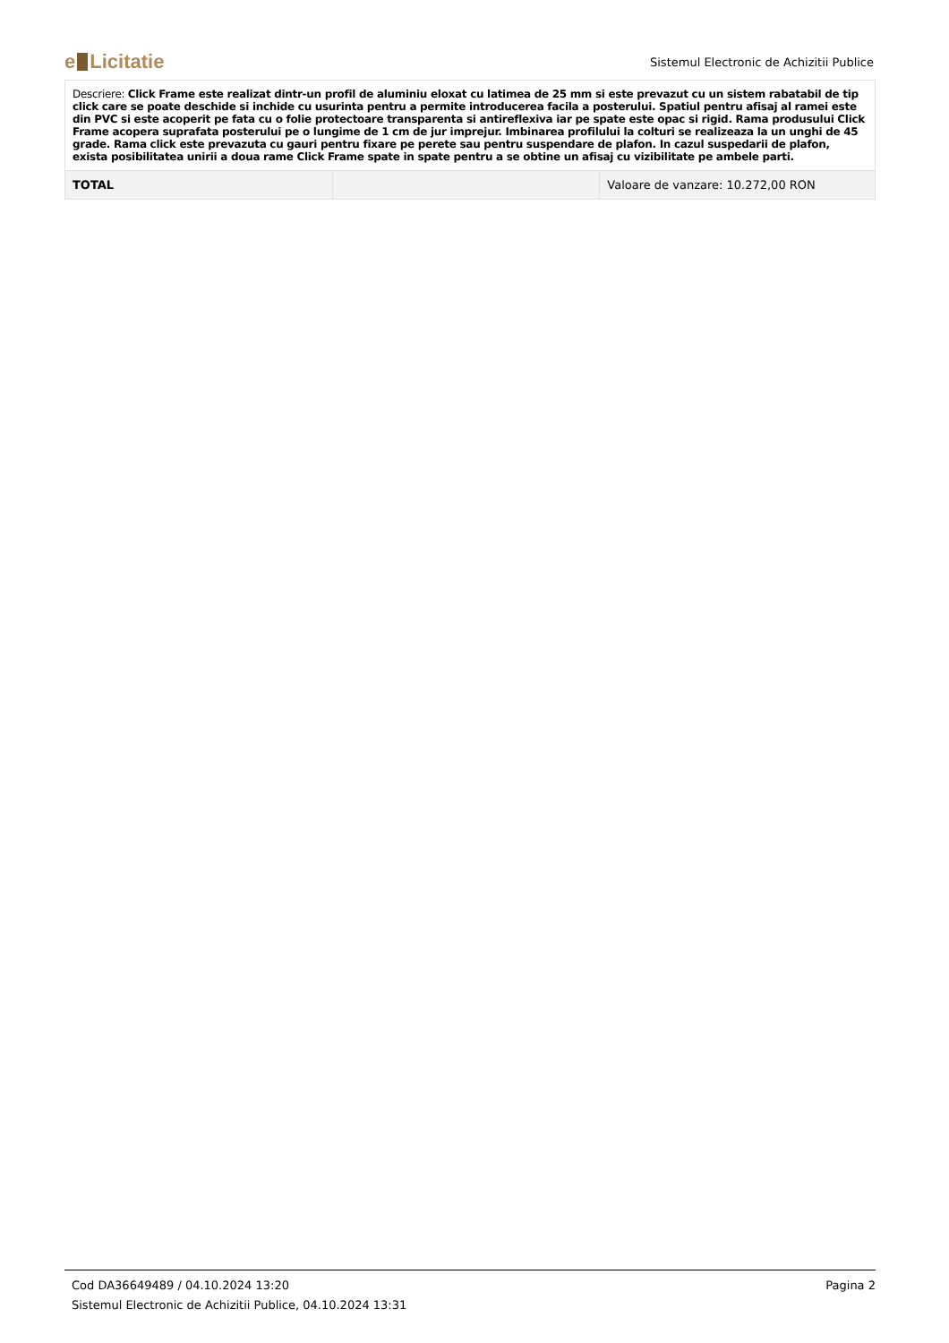e Licitatie
Sistemul Electronic de Achizitii Publice
| Descriere: Click Frame este realizat dintr-un profil de aluminiu eloxat cu latimea de 25 mm si este prevazut cu un sistem rabatabil de tip click care se poate deschide si inchide cu usurinta pentru a permite introducerea facila a posterului. Spatiul pentru afisaj al ramei este din PVC si este acoperit pe fata cu o folie protectoare transparenta si antireflexiva iar pe spate este opac si rigid. Rama produsului Click Frame acopera suprafata posterului pe o lungime de 1 cm de jur imprejur. Imbinarea profilului la colturi se realizeaza la un unghi de 45 grade. Rama click este prevazuta cu gauri pentru fixare pe perete sau pentru suspendare de plafon. In cazul suspedarii de plafon, exista posibilitatea unirii a doua rame Click Frame spate in spate pentru a se obtine un afisaj cu vizibilitate pe ambele parti. | | |
| TOTAL | | Valoare de vanzare: 10.272,00 RON |
Pagina 2 Cod DA36649489 / 04.10.2024 13:20
Sistemul Electronic de Achizitii Publice, 04.10.2024 13:31